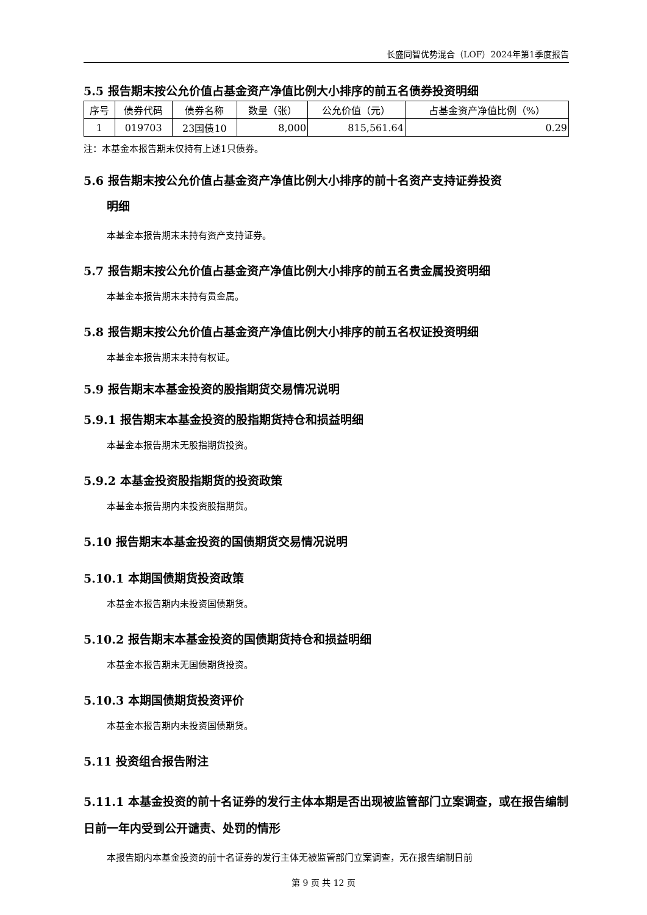长盛同智优势混合（LOF）2024年第1季度报告
5.5 报告期末按公允价值占基金资产净值比例大小排序的前五名债券投资明细
| 序号 | 债券代码 | 债券名称 | 数量（张） | 公允价值（元） | 占基金资产净值比例（%） |
| --- | --- | --- | --- | --- | --- |
| 1 | 019703 | 23国债10 | 8,000 | 815,561.64 | 0.29 |
注：本基金本报告期末仅持有上述1只债券。
5.6 报告期末按公允价值占基金资产净值比例大小排序的前十名资产支持证券投资
明细
本基金本报告期末未持有资产支持证券。
5.7 报告期末按公允价值占基金资产净值比例大小排序的前五名贵金属投资明细
本基金本报告期末未持有贵金属。
5.8 报告期末按公允价值占基金资产净值比例大小排序的前五名权证投资明细
本基金本报告期末未持有权证。
5.9 报告期末本基金投资的股指期货交易情况说明
5.9.1 报告期末本基金投资的股指期货持仓和损益明细
本基金本报告期末无股指期货投资。
5.9.2 本基金投资股指期货的投资政策
本基金本报告期内未投资股指期货。
5.10 报告期末本基金投资的国债期货交易情况说明
5.10.1 本期国债期货投资政策
本基金本报告期内未投资国债期货。
5.10.2 报告期末本基金投资的国债期货持仓和损益明细
本基金本报告期末无国债期货投资。
5.10.3 本期国债期货投资评价
本基金本报告期内未投资国债期货。
5.11 投资组合报告附注
5.11.1 本基金投资的前十名证券的发行主体本期是否出现被监管部门立案调查，或在报告编制日前一年内受到公开谴责、处罚的情形
本报告期内本基金投资的前十名证券的发行主体无被监管部门立案调查，无在报告编制日前
第 9 页 共 12 页